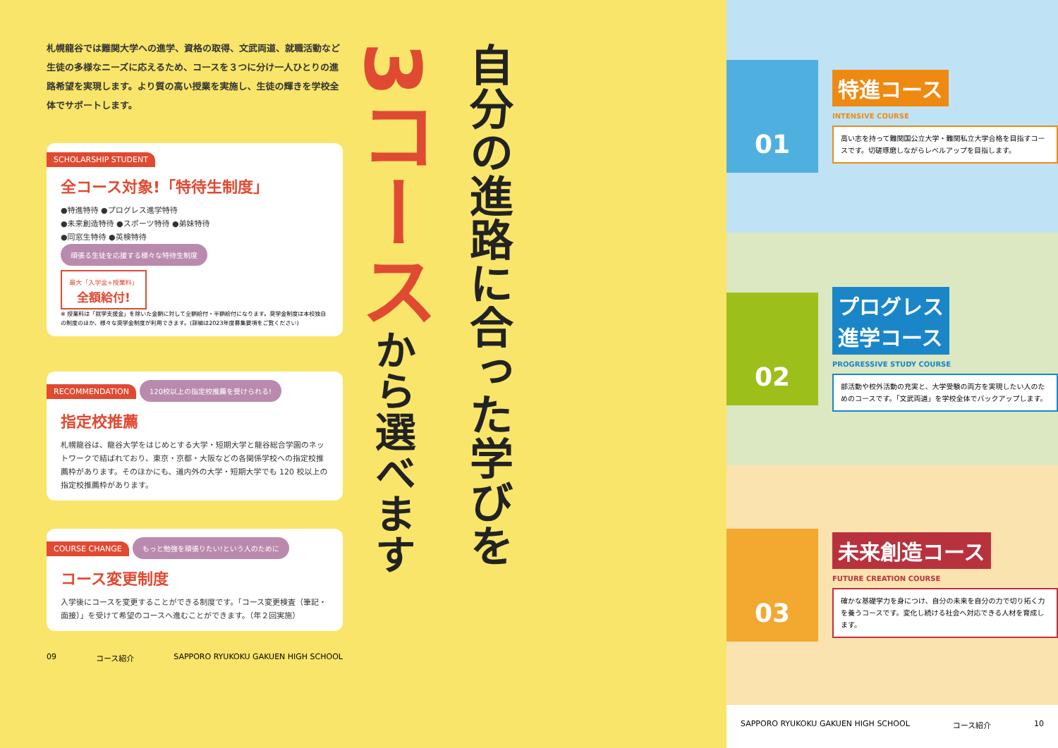札幌龍谷では難関大学への進学、資格の取得、文武両道、就職活動など生徒の多様なニーズに応えるため、コースを３つに分け一人ひとりの進路希望を実現します。より質の高い授業を実施し、生徒の輝きを学校全体でサポートします。
SCHOLARSHIP STUDENT
全コース対象!「特待生制度」
●特進特待 ●プログレス進学特待
●未来創造特待 ●スポーツ特待 ●弟妹特待
●同窓生特待 ●英検特待
頑張る生徒を応援する様々な特待生制度
最大「入学金+授業料」
全額給付!
※ 授業料は「就学支援金」を除いた金額に対して全額給付・半額給付になります。奨学金制度は本校独自の制度のほか、様々な奨学金制度が利用できます。(詳細は2023年度募集要項をご覧ください)
RECOMMENDATION 120校以上の指定校推薦を受けられる!
指定校推薦
札幌龍谷は、龍谷大学をはじめとする大学・短期大学と龍谷総合学園のネットワークで結ばれており、東京・京都・大阪などの各関係学校への指定校推薦枠があります。そのほかにも、道内外の大学・短期大学でも 120 校以上の指定校推薦枠があります。
COURSE CHANGE もっと勉強を頑張りたい!という人のために
コース変更制度
入学後にコースを変更することができる制度です。「コース変更検査（筆記・面接）」を受けて希望のコースへ進むことができます。（年２回実施）
09 コース紹介 SAPPORO RYUKOKU GAKUEN HIGH SCHOOL
自分の進路に合った学びを
3コースから選べます
01
特進コース
INTENSIVE COURSE
高い志を持って難関国公立大学・難関私立大学合格を目指すコースです。切磋琢磨しながらレベルアップを目指します。
02
プログレス
進学コース
PROGRESSIVE STUDY COURSE
部活動や校外活動の充実と、大学受験の両方を実現したい人のためのコースです。「文武両道」を学校全体でバックアップします。
03
未来創造コース
FUTURE CREATION COURSE
確かな基礎学力を身につけ、自分の未来を自分の力で切り拓く力を養うコースです。変化し続ける社会へ対応できる人材を育成します。
SAPPORO RYUKOKU GAKUEN HIGH SCHOOL コース紹介 10